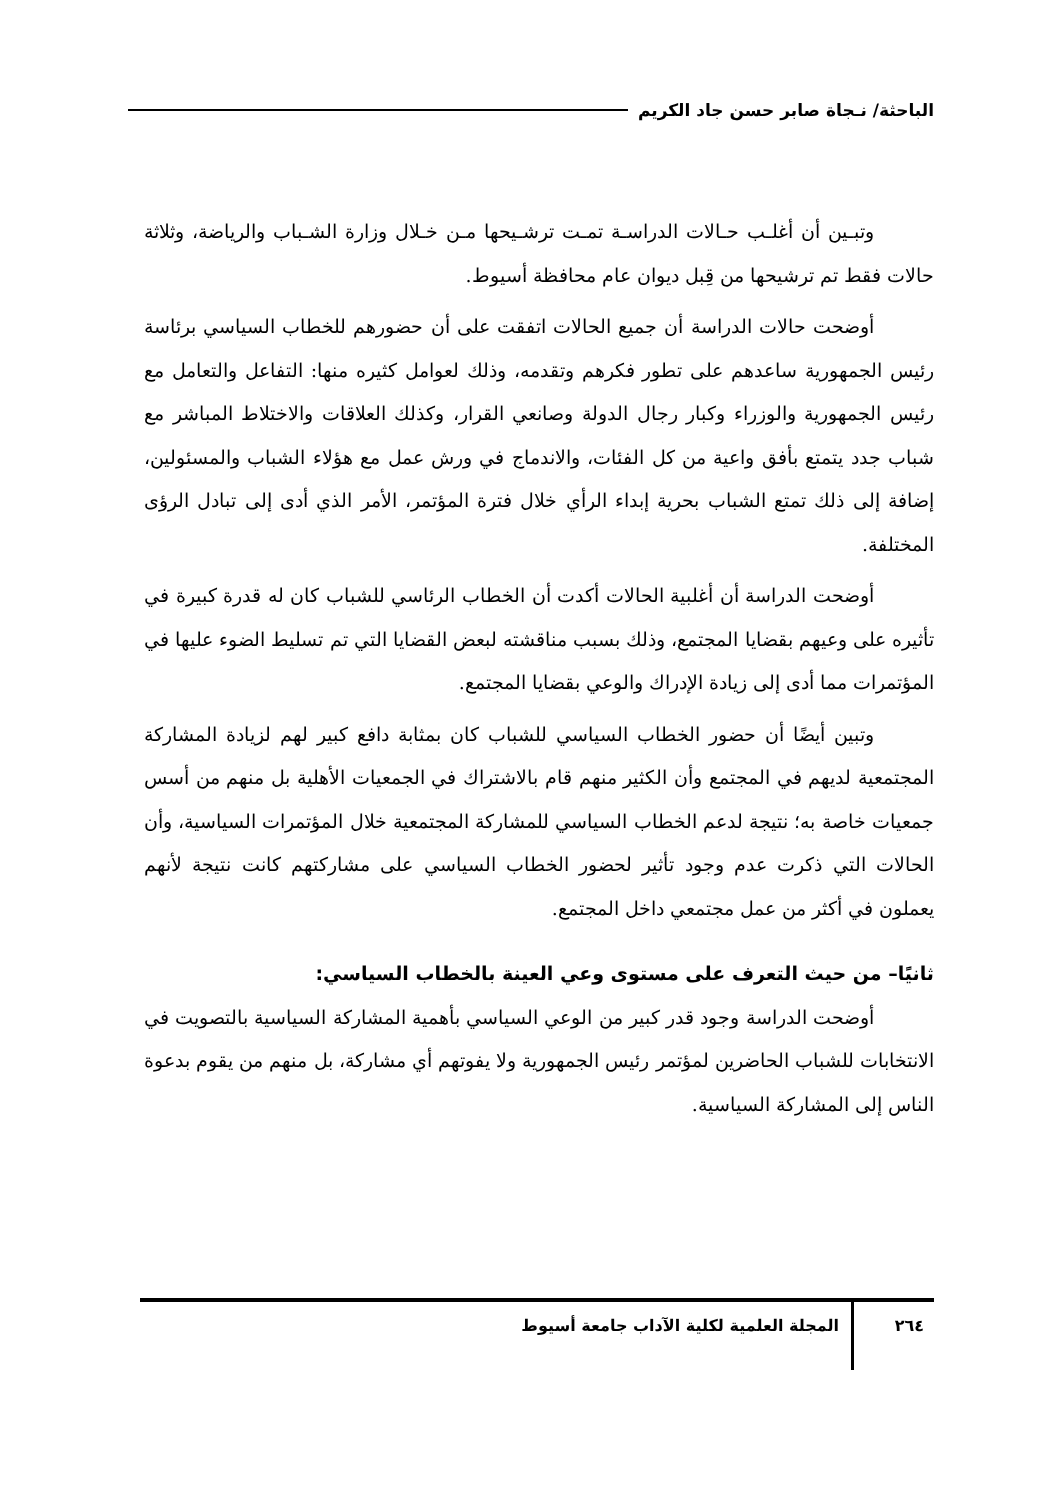الباحثة/ نـجاة صابر حسن جاد الكريم
وتبـين أن أغلـب حـالات الدراسـة تمـت ترشـيحها مـن خـلال وزارة الشـباب والرياضة، وثلاثة حالات فقط تم ترشيحها من قِبل ديوان عام محافظة أسيوط.
أوضحت حالات الدراسة أن جميع الحالات اتفقت على أن حضورهم للخطاب السياسي برئاسة رئيس الجمهورية ساعدهم على تطور فكرهم وتقدمه، وذلك لعوامل كثيره منها: التفاعل والتعامل مع رئيس الجمهورية والوزراء وكبار رجال الدولة وصانعي القرار، وكذلك العلاقات والاختلاط المباشر مع شباب جدد يتمتع بأفق واعية من كل الفئات، والاندماج في ورش عمل مع هؤلاء الشباب والمسئولين، إضافة إلى ذلك تمتع الشباب بحرية إبداء الرأي خلال فترة المؤتمر، الأمر الذي أدى إلى تبادل الرؤى المختلفة.
أوضحت الدراسة أن أغلبية الحالات أكدت أن الخطاب الرئاسي للشباب كان له قدرة كبيرة في تأثيره على وعيهم بقضايا المجتمع، وذلك بسبب مناقشته لبعض القضايا التي تم تسليط الضوء عليها في المؤتمرات مما أدى إلى زيادة الإدراك والوعي بقضايا المجتمع.
وتبين أيضًا أن حضور الخطاب السياسي للشباب كان بمثابة دافع كبير لهم لزيادة المشاركة المجتمعية لديهم في المجتمع وأن الكثير منهم قام بالاشتراك في الجمعيات الأهلية بل منهم من أسس جمعيات خاصة به؛ نتيجة لدعم الخطاب السياسي للمشاركة المجتمعية خلال المؤتمرات السياسية، وأن الحالات التي ذكرت عدم وجود تأثير لحضور الخطاب السياسي على مشاركتهم كانت نتيجة لأنهم يعملون في أكثر من عمل مجتمعي داخل المجتمع.
ثانيًا– من حيث التعرف على مستوى وعي العينة بالخطاب السياسي:
أوضحت الدراسة وجود قدر كبير من الوعي السياسي بأهمية المشاركة السياسية بالتصويت في الانتخابات للشباب الحاضرين لمؤتمر رئيس الجمهورية ولا يفوتهم أي مشاركة، بل منهم من يقوم بدعوة الناس إلى المشاركة السياسية.
٢٦٤
المجلة العلمية لكلية الآداب جامعة أسيوط